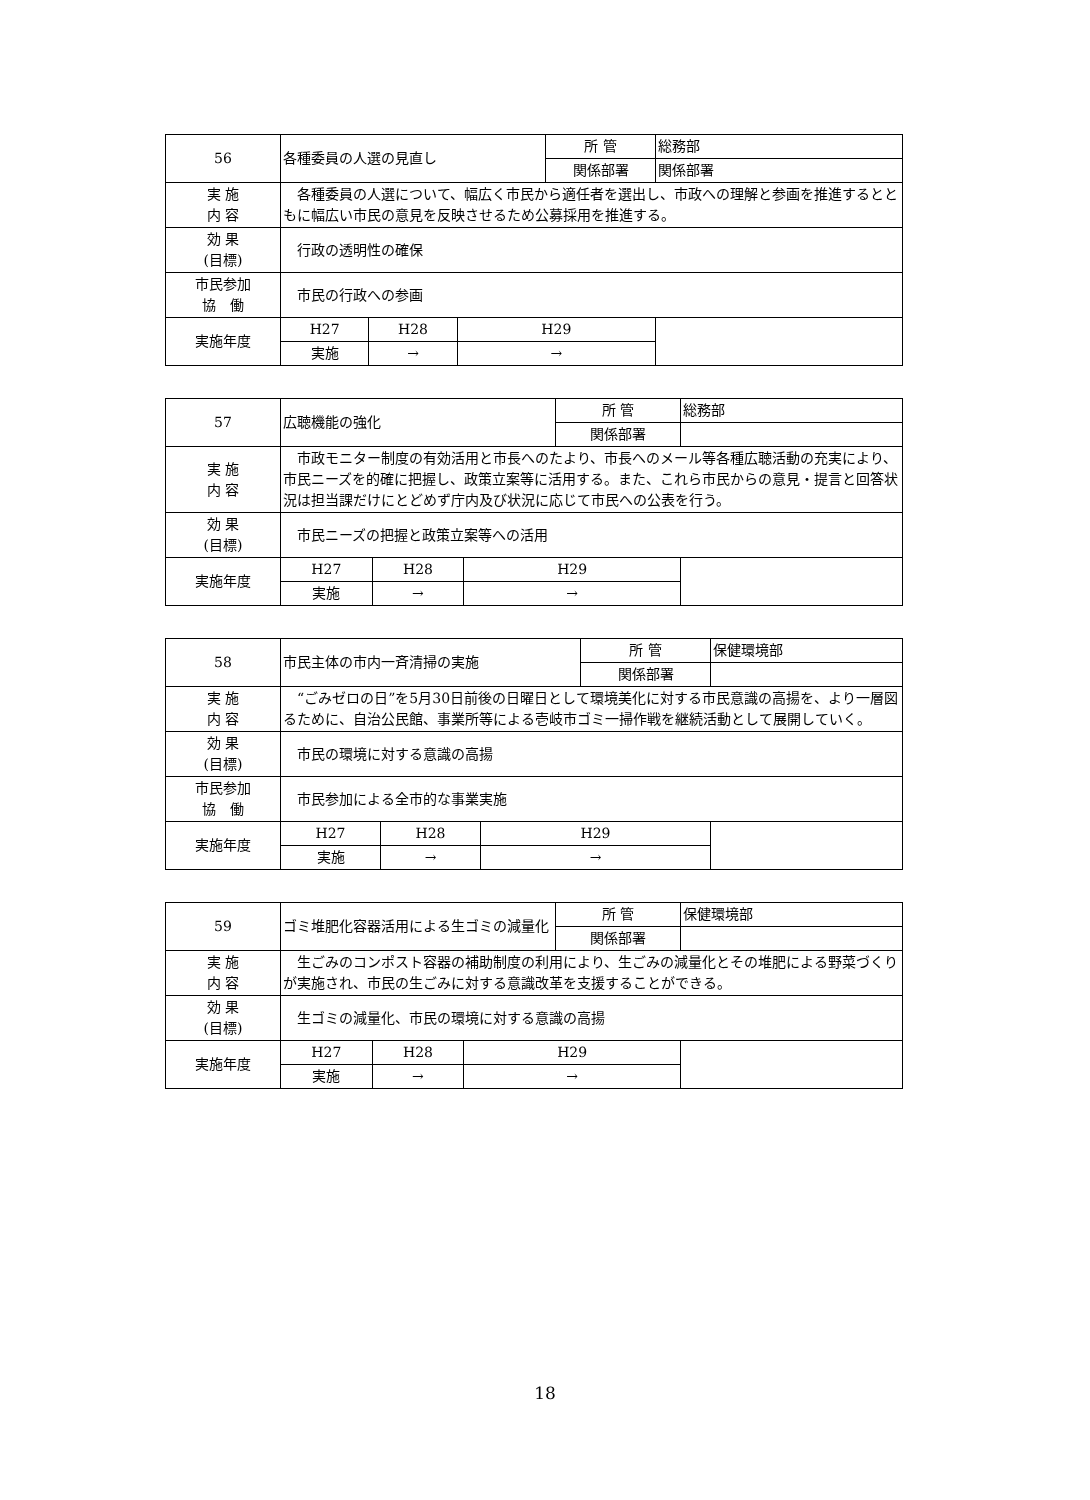| 56 | 各種委員の人選の見直し | | | 所 管 | 総務部 |
| | | | | 関係部署 | 関係部署 |
| 実 施 内 容 | 各種委員の人選について、幅広く市民から適任者を選出し、市政への理解と参画を推進するとともに幅広い市民の意見を反映させるため公募採用を推進する。 | | | | |
| 効 果 (目標) | 行政の透明性の確保 | | | | |
| 市民参加 協 働 | 市民の行政への参画 | | | | |
| 実施年度 | H27 | H28 | H29 | | |
| | 実施 | → | → | | |
| 57 | 広聴機能の強化 | | | 所 管 | 総務部 |
| | | | | 関係部署 | |
| 実 施 内 容 | 市政モニター制度の有効活用と市長へのたより、市長へのメール等各種広聴活動の充実により、市民ニーズを的確に把握し、政策立案等に活用する。また、これら市民からの意見・提言と回答状況は担当課だけにとどめず庁内及び状況に応じて市民への公表を行う。 | | | | |
| 効 果 (目標) | 市民ニーズの把握と政策立案等への活用 | | | | |
| 実施年度 | H27 | H28 | H29 | | |
| | 実施 | → | → | | |
| 58 | 市民主体の市内一斉清掃の実施 | | | 所 管 | 保健環境部 |
| | | | | 関係部署 | |
| 実 施 内 容 | “ごみゼロの日”を5月30日前後の日曜日として環境美化に対する市民意識の高揚を、より一層図るために、自治公民館、事業所等による壱岐市ゴミ一掃作戦を継続活動として展開していく。 | | | | |
| 効 果 (目標) | 市民の環境に対する意識の高揚 | | | | |
| 市民参加 協 働 | 市民参加による全市的な事業実施 | | | | |
| 実施年度 | H27 | H28 | H29 | | |
| | 実施 | → | → | | |
| 59 | ゴミ堆肥化容器活用による生ゴミの減量化 | | | 所 管 | 保健環境部 |
| | | | | 関係部署 | |
| 実 施 内 容 | 生ごみのコンポスト容器の補助制度の利用により、生ごみの減量化とその堆肥による野菜づくりが実施され、市民の生ごみに対する意識改革を支援することができる。 | | | | |
| 効 果 (目標) | 生ゴミの減量化、市民の環境に対する意識の高揚 | | | | |
| 実施年度 | H27 | H28 | H29 | | |
| | 実施 | → | → | | |
18